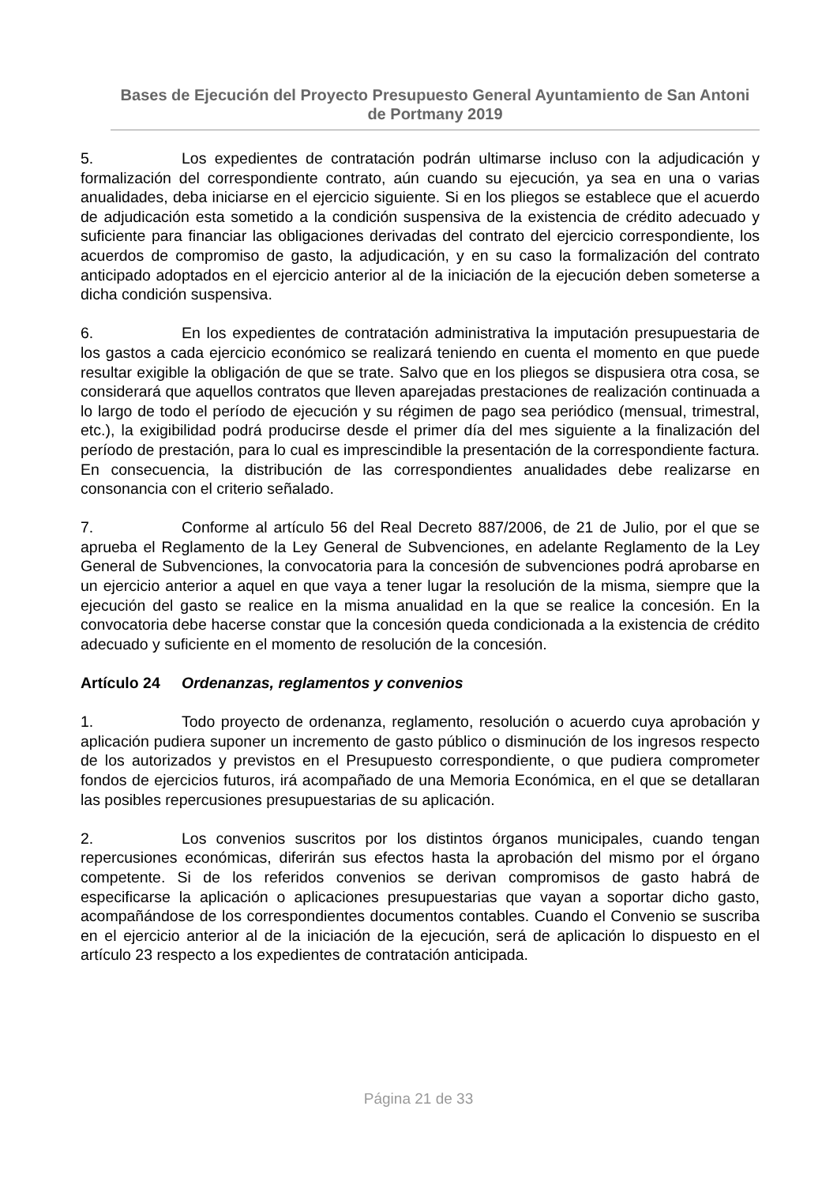Bases de Ejecución del Proyecto Presupuesto General Ayuntamiento de San Antoni de Portmany 2019
5. Los expedientes de contratación podrán ultimarse incluso con la adjudicación y formalización del correspondiente contrato, aún cuando su ejecución, ya sea en una o varias anualidades, deba iniciarse en el ejercicio siguiente. Si en los pliegos se establece que el acuerdo de adjudicación esta sometido a la condición suspensiva de la existencia de crédito adecuado y suficiente para financiar las obligaciones derivadas del contrato del ejercicio correspondiente, los acuerdos de compromiso de gasto, la adjudicación, y en su caso la formalización del contrato anticipado adoptados en el ejercicio anterior al de la iniciación de la ejecución deben someterse a dicha condición suspensiva.
6. En los expedientes de contratación administrativa la imputación presupuestaria de los gastos a cada ejercicio económico se realizará teniendo en cuenta el momento en que puede resultar exigible la obligación de que se trate. Salvo que en los pliegos se dispusiera otra cosa, se considerará que aquellos contratos que lleven aparejadas prestaciones de realización continuada a lo largo de todo el período de ejecución y su régimen de pago sea periódico (mensual, trimestral, etc.), la exigibilidad podrá producirse desde el primer día del mes siguiente a la finalización del período de prestación, para lo cual es imprescindible la presentación de la correspondiente factura. En consecuencia, la distribución de las correspondientes anualidades debe realizarse en consonancia con el criterio señalado.
7. Conforme al artículo 56 del Real Decreto 887/2006, de 21 de Julio, por el que se aprueba el Reglamento de la Ley General de Subvenciones, en adelante Reglamento de la Ley General de Subvenciones, la convocatoria para la concesión de subvenciones podrá aprobarse en un ejercicio anterior a aquel en que vaya a tener lugar la resolución de la misma, siempre que la ejecución del gasto se realice en la misma anualidad en la que se realice la concesión. En la convocatoria debe hacerse constar que la concesión queda condicionada a la existencia de crédito adecuado y suficiente en el momento de resolución de la concesión.
Artículo 24 Ordenanzas, reglamentos y convenios
1. Todo proyecto de ordenanza, reglamento, resolución o acuerdo cuya aprobación y aplicación pudiera suponer un incremento de gasto público o disminución de los ingresos respecto de los autorizados y previstos en el Presupuesto correspondiente, o que pudiera comprometer fondos de ejercicios futuros, irá acompañado de una Memoria Económica, en el que se detallaran las posibles repercusiones presupuestarias de su aplicación.
2. Los convenios suscritos por los distintos órganos municipales, cuando tengan repercusiones económicas, diferirán sus efectos hasta la aprobación del mismo por el órgano competente. Si de los referidos convenios se derivan compromisos de gasto habrá de especificarse la aplicación o aplicaciones presupuestarias que vayan a soportar dicho gasto, acompañándose de los correspondientes documentos contables. Cuando el Convenio se suscriba en el ejercicio anterior al de la iniciación de la ejecución, será de aplicación lo dispuesto en el artículo 23 respecto a los expedientes de contratación anticipada.
Página 21 de 33